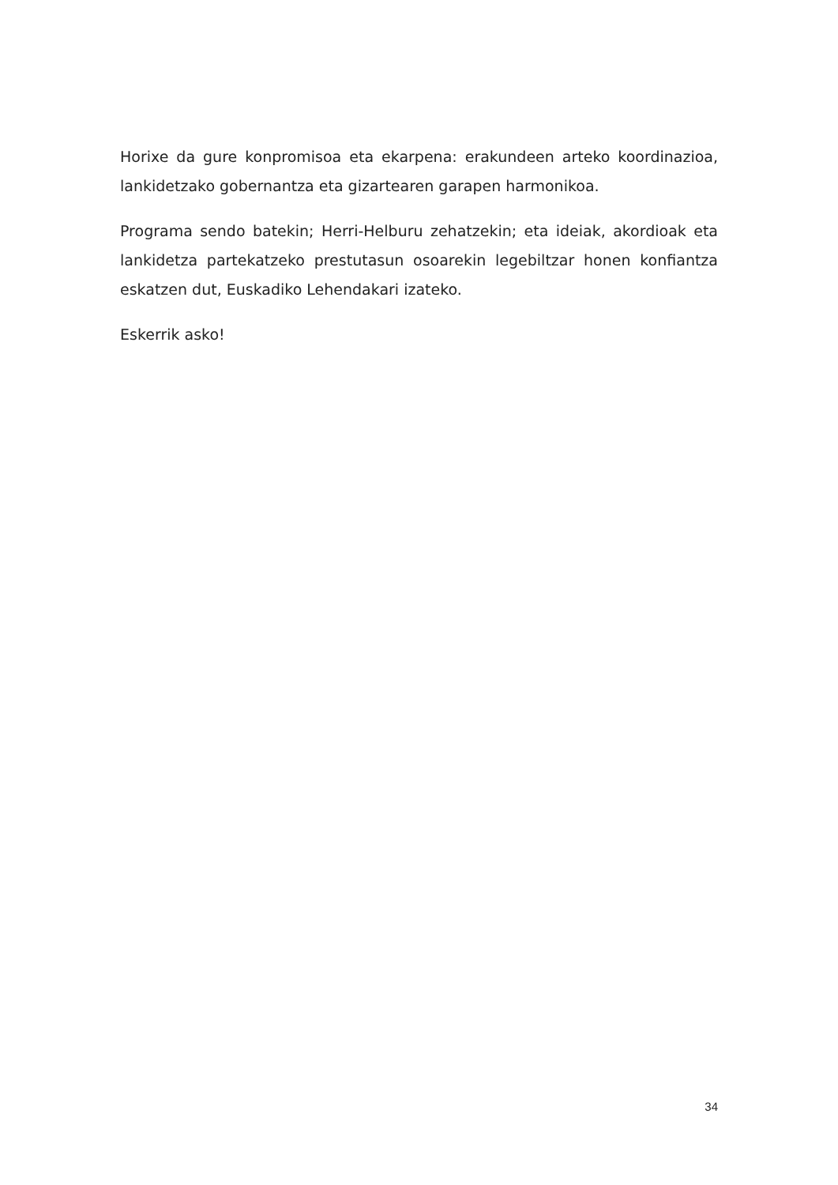Horixe da gure konpromisoa eta ekarpena: erakundeen arteko koordinazioa, lankidetzako gobernantza eta gizartearen garapen harmonikoa.
Programa sendo batekin; Herri-Helburu zehatzekin; eta ideiak, akordioak eta lankidetza partekatzeko prestutasun osoarekin legebiltzar honen konfiantza eskatzen dut, Euskadiko Lehendakari izateko.
Eskerrik asko!
34